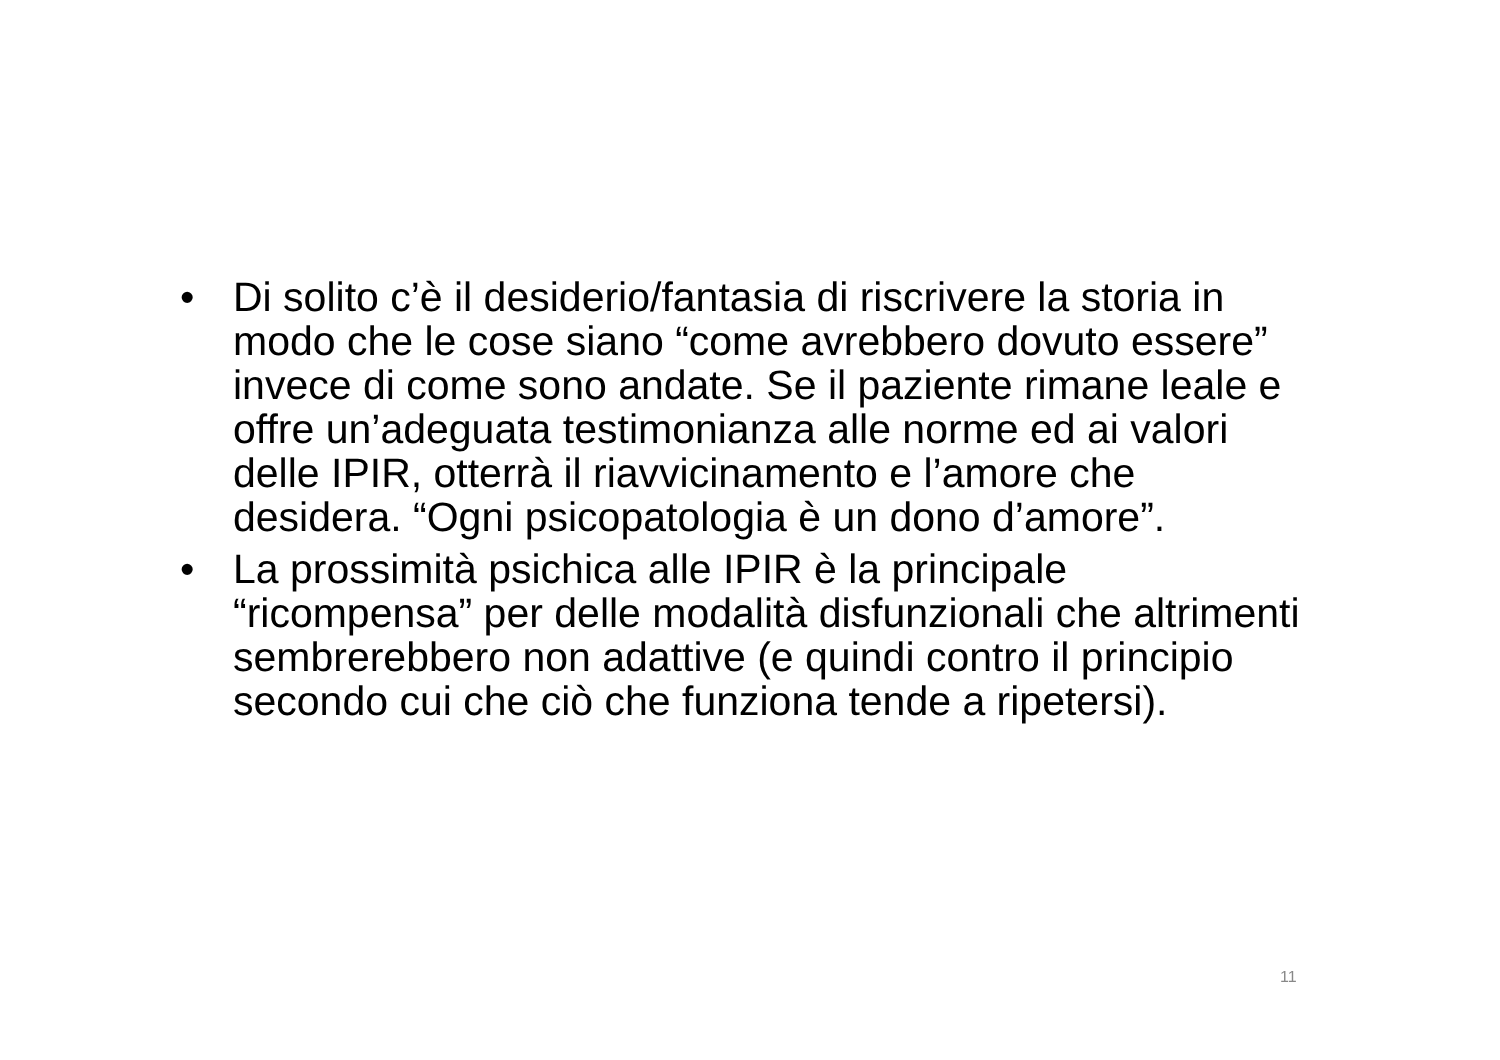• Di solito c’è il desiderio/fantasia di riscrivere la storia in modo che le cose siano “come avrebbero dovuto essere” invece di come sono andate. Se il paziente rimane leale e offre un’adeguata testimonianza alle norme ed ai valori delle IPIR, otterrà il riavvicinamento e l’amore che desidera. “Ogni psicopatologia è un dono d’amore”.
• La prossimità psichica alle IPIR è la principale “ricompensa” per delle modalità disfunzionali che altrimenti sembrerebbero non adattive (e quindi contro il principio secondo cui che ciò che funziona tende a ripetersi).
11